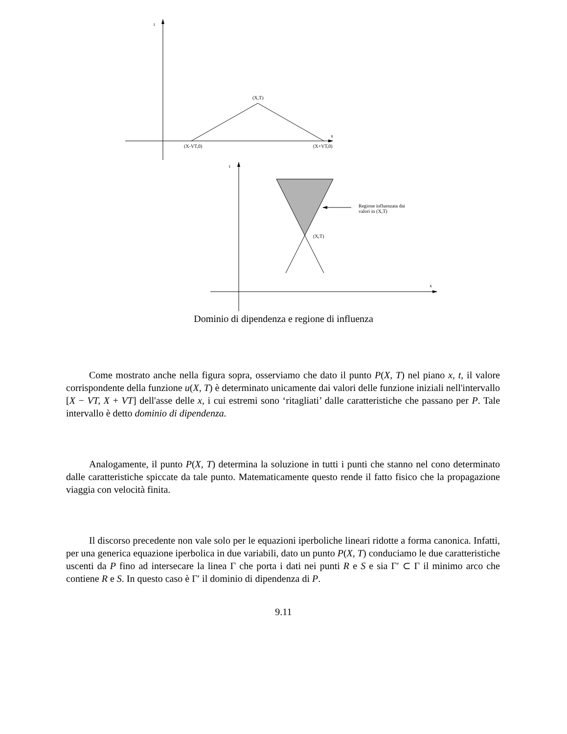t
(X,T)
x
(X-VT,0) (X+VT,0)
t
Regione influenzata dai
valori in (X,T)
(X,T)
x
Dominio di dipendenza e regione di influenza
Come mostrato anche nella figura sopra, osserviamo che dato il punto P(X, T) nel piano x, t, il valore corrispondente della funzione u(X, T) è determinato unicamente dai valori delle funzione iniziali nell'intervallo [X − VT, X + VT] dell'asse delle x, i cui estremi sono ‘ritagliati’ dalle caratteristiche che passano per P. Tale intervallo è detto dominio di dipendenza.
Analogamente, il punto P(X, T) determina la soluzione in tutti i punti che stanno nel cono determinato dalle caratteristiche spiccate da tale punto. Matematicamente questo rende il fatto fisico che la propagazione viaggia con velocità finita.
Il discorso precedente non vale solo per le equazioni iperboliche lineari ridotte a forma canonica. Infatti, per una generica equazione iperbolica in due variabili, dato un punto P(X, T) conduciamo le due caratteristiche uscenti da P fino ad intersecare la linea Γ che porta i dati nei punti R e S e sia Γ′ ⊂ Γ il minimo arco che contiene R e S. In questo caso è Γ′ il dominio di dipendenza di P.
9.11